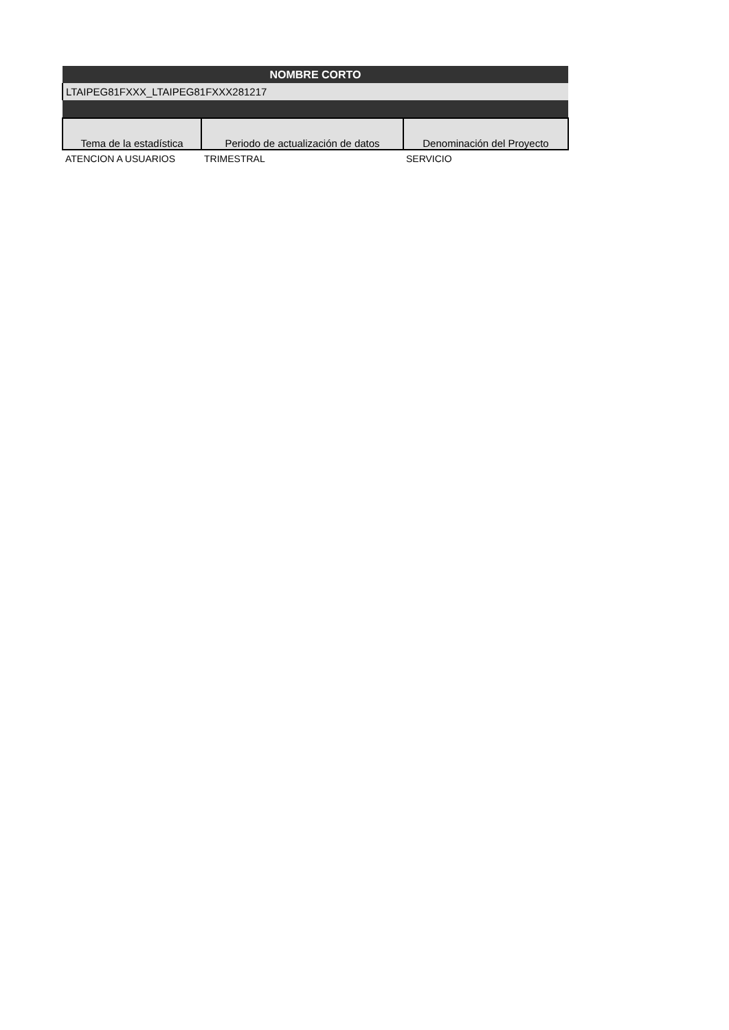| NOMBRE CORTO | | |
| LTAIPEG81FXXX_LTAIPEG81FXXX281217 | | |
| Tema de la estadística | Periodo de actualización de datos | Denominación del Proyecto |
| ATENCION A USUARIOS | TRIMESTRAL | SERVICIO |